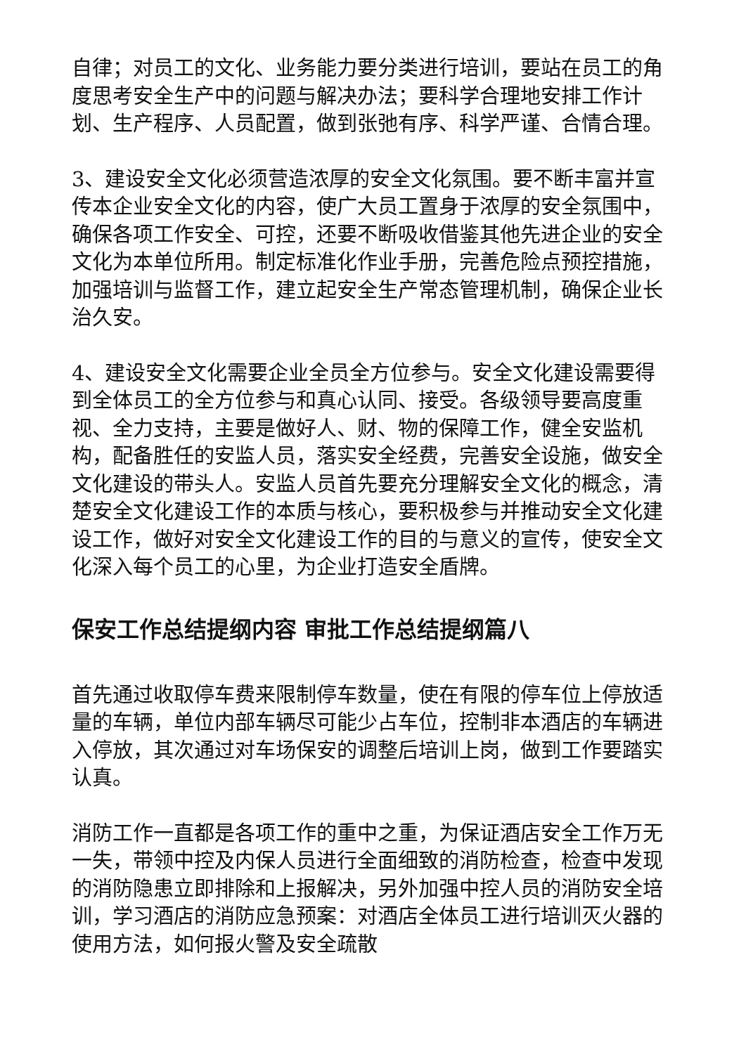自律；对员工的文化、业务能力要分类进行培训，要站在员工的角度思考安全生产中的问题与解决办法；要科学合理地安排工作计划、生产程序、人员配置，做到张弛有序、科学严谨、合情合理。
3、建设安全文化必须营造浓厚的安全文化氛围。要不断丰富并宣传本企业安全文化的内容，使广大员工置身于浓厚的安全氛围中，确保各项工作安全、可控，还要不断吸收借鉴其他先进企业的安全文化为本单位所用。制定标准化作业手册，完善危险点预控措施，加强培训与监督工作，建立起安全生产常态管理机制，确保企业长治久安。
4、建设安全文化需要企业全员全方位参与。安全文化建设需要得到全体员工的全方位参与和真心认同、接受。各级领导要高度重视、全力支持，主要是做好人、财、物的保障工作，健全安监机构，配备胜任的安监人员，落实安全经费，完善安全设施，做安全文化建设的带头人。安监人员首先要充分理解安全文化的概念，清楚安全文化建设工作的本质与核心，要积极参与并推动安全文化建设工作，做好对安全文化建设工作的目的与意义的宣传，使安全文化深入每个员工的心里，为企业打造安全盾牌。
保安工作总结提纲内容 审批工作总结提纲篇八
首先通过收取停车费来限制停车数量，使在有限的停车位上停放适量的车辆，单位内部车辆尽可能少占车位，控制非本酒店的车辆进入停放，其次通过对车场保安的调整后培训上岗，做到工作要踏实认真。
消防工作一直都是各项工作的重中之重，为保证酒店安全工作万无一失，带领中控及内保人员进行全面细致的消防检查，检查中发现的消防隐患立即排除和上报解决，另外加强中控人员的消防安全培训，学习酒店的消防应急预案：对酒店全体员工进行培训灭火器的使用方法，如何报火警及安全疏散